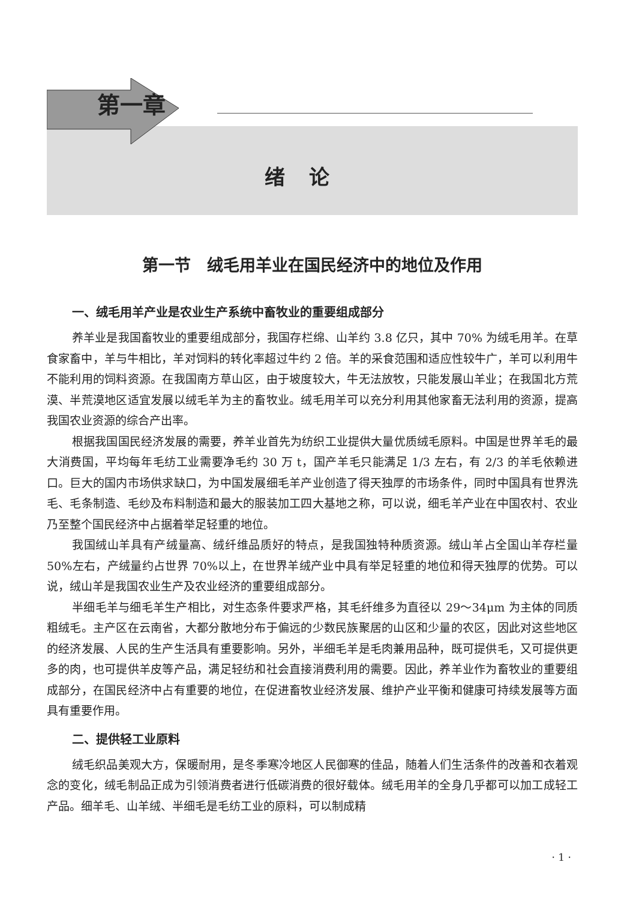第一章
绪论
第一节　绒毛用羊业在国民经济中的地位及作用
一、绒毛用羊产业是农业生产系统中畜牧业的重要组成部分
养羊业是我国畜牧业的重要组成部分，我国存栏绵、山羊约 3.8 亿只，其中 70% 为绒毛用羊。在草食家畜中，羊与牛相比，羊对饲料的转化率超过牛约 2 倍。羊的采食范围和适应性较牛广，羊可以利用牛不能利用的饲料资源。在我国南方草山区，由于坡度较大，牛无法放牧，只能发展山羊业；在我国北方荒漠、半荒漠地区适宜发展以绒毛羊为主的畜牧业。绒毛用羊可以充分利用其他家畜无法利用的资源，提高我国农业资源的综合产出率。
根据我国国民经济发展的需要，养羊业首先为纺织工业提供大量优质绒毛原料。中国是世界羊毛的最大消费国，平均每年毛纺工业需要净毛约 30 万 t，国产羊毛只能满足 1/3 左右，有 2/3 的羊毛依赖进口。巨大的国内市场供求缺口，为中国发展细毛羊产业创造了得天独厚的市场条件，同时中国具有世界洗毛、毛条制造、毛纱及布料制造和最大的服装加工四大基地之称，可以说，细毛羊产业在中国农村、农业乃至整个国民经济中占据着举足轻重的地位。
我国绒山羊具有产绒量高、绒纤维品质好的特点，是我国独特种质资源。绒山羊占全国山羊存栏量 50%左右，产绒量约占世界 70%以上，在世界羊绒产业中具有举足轻重的地位和得天独厚的优势。可以说，绒山羊是我国农业生产及农业经济的重要组成部分。
半细毛羊与细毛羊生产相比，对生态条件要求严格，其毛纤维多为直径以 29～34μm 为主体的同质粗绒毛。主产区在云南省，大都分散地分布于偏远的少数民族聚居的山区和少量的农区，因此对这些地区的经济发展、人民的生产生活具有重要影响。另外，半细毛羊是毛肉兼用品种，既可提供毛，又可提供更多的肉，也可提供羊皮等产品，满足轻纺和社会直接消费利用的需要。因此，养羊业作为畜牧业的重要组成部分，在国民经济中占有重要的地位，在促进畜牧业经济发展、维护产业平衡和健康可持续发展等方面具有重要作用。
二、提供轻工业原料
绒毛织品美观大方，保暖耐用，是冬季寒冷地区人民御寒的佳品，随着人们生活条件的改善和衣着观念的变化，绒毛制品正成为引领消费者进行低碳消费的很好载体。绒毛用羊的全身几乎都可以加工成轻工产品。细羊毛、山羊绒、半细毛是毛纺工业的原料，可以制成精
· 1 ·